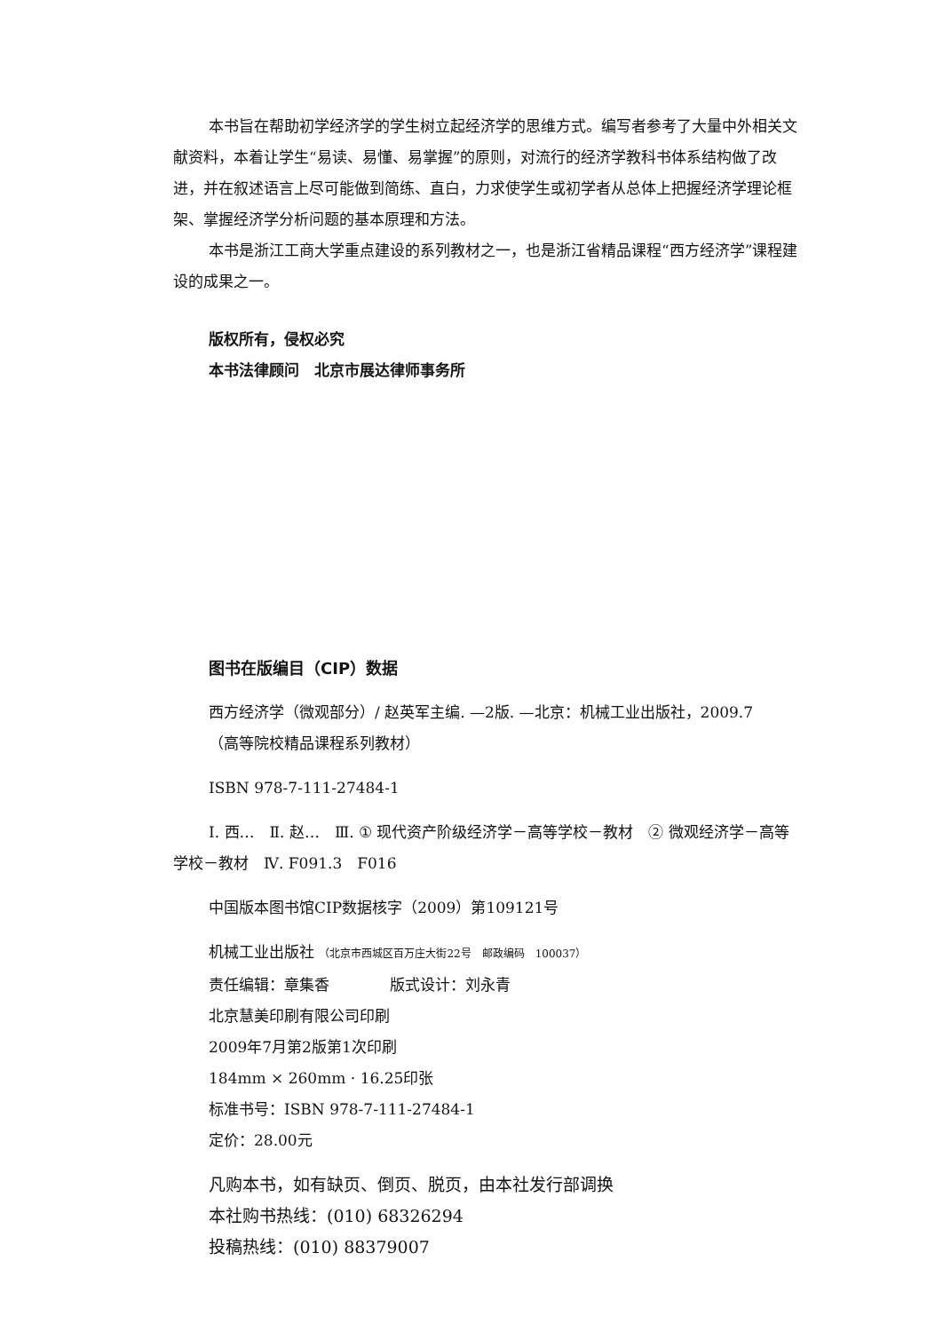本书旨在帮助初学经济学的学生树立起经济学的思维方式。编写者参考了大量中外相关文献资料，本着让学生“易读、易懂、易掌握”的原则，对流行的经济学教科书体系结构做了改进，并在叙述语言上尽可能做到简练、直白，力求使学生或初学者从总体上把握经济学理论框架、掌握经济学分析问题的基本原理和方法。
本书是浙江工商大学重点建设的系列教材之一，也是浙江省精品课程“西方经济学”课程建设的成果之一。
版权所有，侵权必究
本书法律顾问　北京市展达律师事务所
图书在版编目（CIP）数据
西方经济学（微观部分）/ 赵英军主编. —2版. —北京：机械工业出版社，2009.7
（高等院校精品课程系列教材）
ISBN 978-7-111-27484-1
Ⅰ. 西…　Ⅱ. 赵…　Ⅲ. ① 现代资产阶级经济学－高等学校－教材　② 微观经济学－高等学校－教材　Ⅳ. F091.3　F016
中国版本图书馆CIP数据核字（2009）第109121号
机械工业出版社 （北京市西城区百万庄大街22号　邮政编码　100037）
责任编辑：章集香　　　　版式设计：刘永青
北京慧美印刷有限公司印刷
2009年7月第2版第1次印刷
184mm × 260mm · 16.25印张
标准书号：ISBN 978-7-111-27484-1
定价：28.00元
凡购本书，如有缺页、倒页、脱页，由本社发行部调换
本社购书热线：(010) 68326294
投稿热线：(010) 88379007